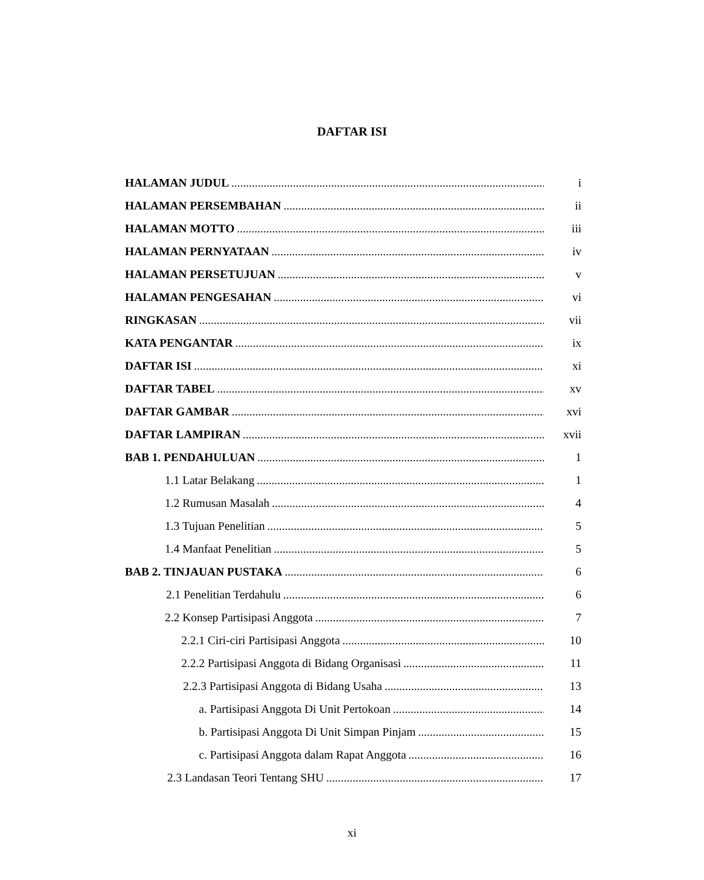DAFTAR ISI
HALAMAN JUDUL i
HALAMAN PERSEMBAHAN ii
HALAMAN MOTTO iii
HALAMAN PERNYATAAN iv
HALAMAN PERSETUJUAN v
HALAMAN PENGESAHAN vi
RINGKASAN vii
KATA PENGANTAR ix
DAFTAR ISI xi
DAFTAR TABEL xv
DAFTAR GAMBAR xvi
DAFTAR LAMPIRAN xvii
BAB 1. PENDAHULUAN 1
1.1 Latar Belakang 1
1.2 Rumusan Masalah 4
1.3 Tujuan Penelitian 5
1.4 Manfaat Penelitian 5
BAB 2. TINJAUAN PUSTAKA 6
2.1 Penelitian Terdahulu 6
2.2 Konsep Partisipasi Anggota 7
2.2.1 Ciri-ciri Partisipasi Anggota 10
2.2.2 Partisipasi Anggota di Bidang Organisasi 11
2.2.3 Partisipasi Anggota di Bidang Usaha 13
a. Partisipasi Anggota Di Unit Pertokoan 14
b. Partisipasi Anggota Di Unit Simpan Pinjam 15
c. Partisipasi Anggota dalam Rapat Anggota 16
2.3 Landasan Teori Tentang SHU 17
xi